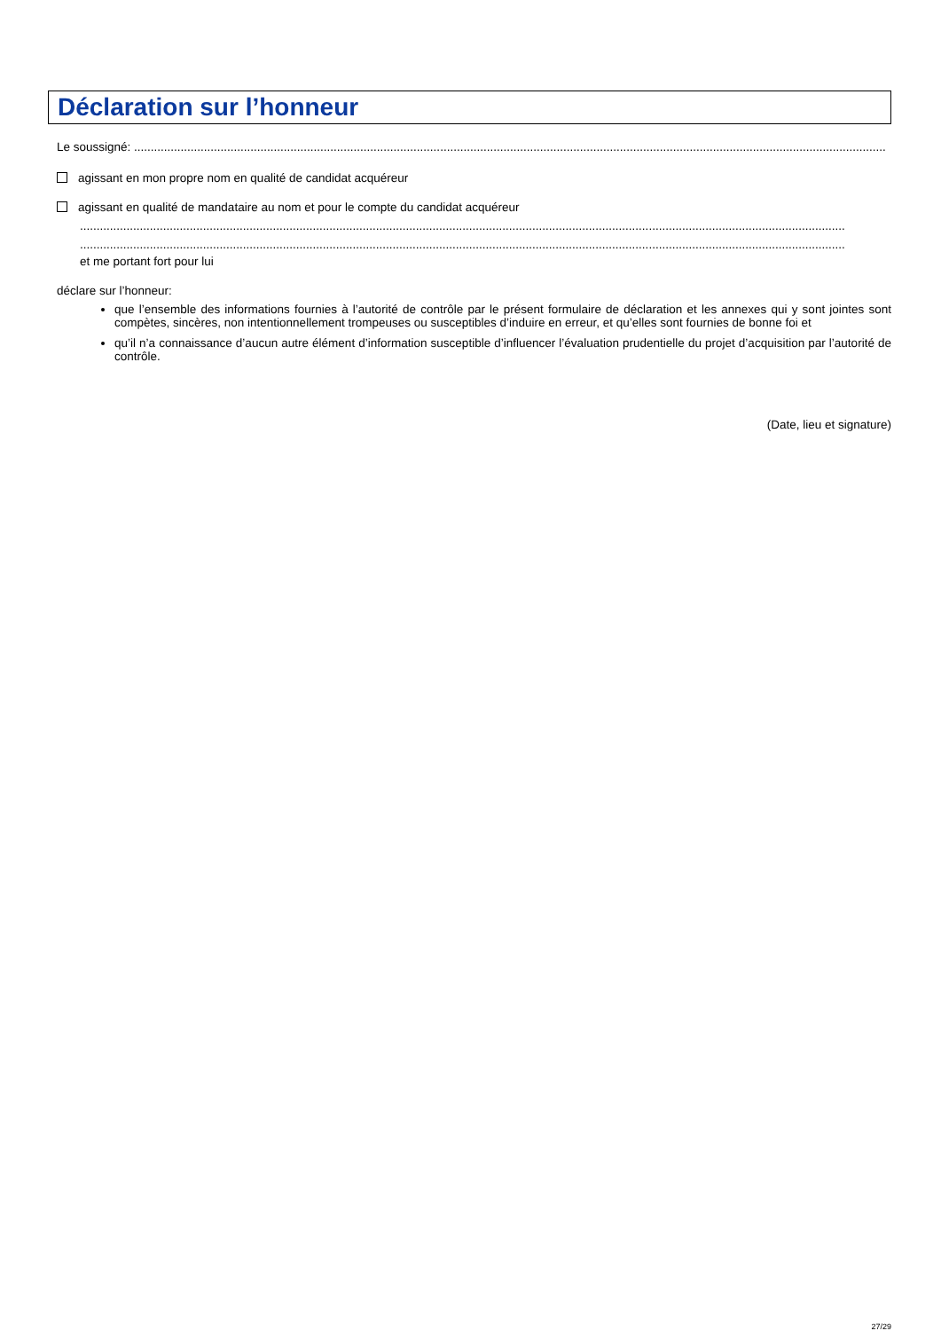Déclaration sur l’honneur
Le soussigné: ..................................................................................................................................................................................................................................
agissant en mon propre nom en qualité de candidat acquéreur
agissant en qualité de mandataire au nom et pour le compte du candidat acquéreur
......................................................................................................................................................................................................................................
......................................................................................................................................................................................................................................
et me portant fort pour lui
déclare sur l’honneur:
que l’ensemble des informations fournies à l’autorité de contrôle par le présent formulaire de déclaration et les annexes qui y sont jointes sont compètes, sincères, non intentionnellement trompeuses ou susceptibles d’induire en erreur, et qu’elles sont fournies de bonne foi et
qu’il n’a connaissance d’aucun autre élément d’information susceptible d’influencer l’évaluation prudentielle du projet d’acquisition par l’autorité de contrôle.
(Date, lieu et signature)
27/29